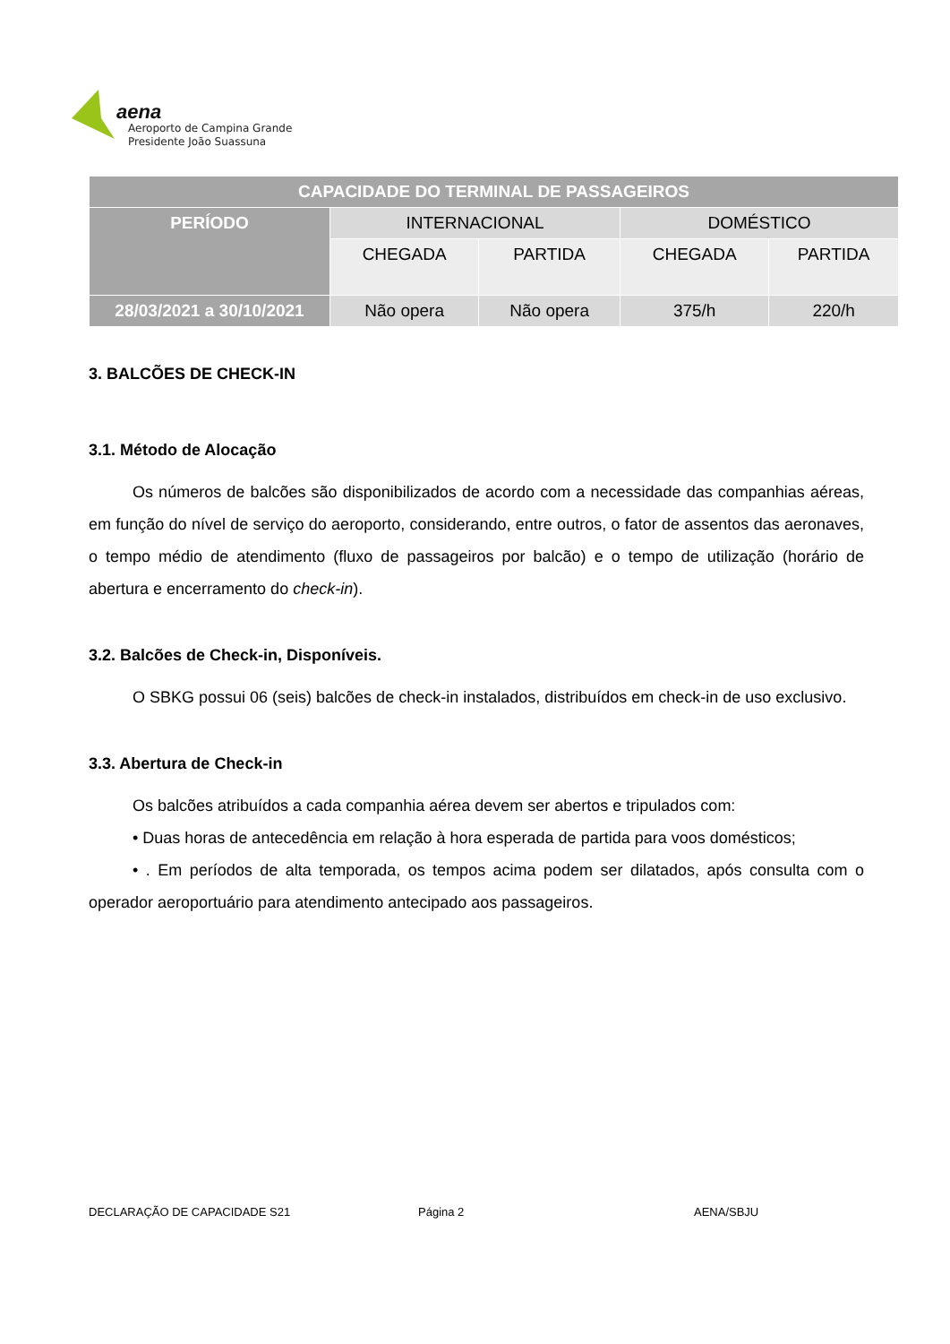aena
Aeroporto de Campina Grande
Presidente João Suassuna
| CAPACIDADE DO TERMINAL DE PASSAGEIROS | | | | |
| --- | --- | --- | --- | --- |
| PERÍODO | INTERNACIONAL | | DOMÉSTICO | |
| | CHEGADA | PARTIDA | CHEGADA | PARTIDA |
| 28/03/2021 a 30/10/2021 | Não opera | Não opera | 375/h | 220/h |
3. BALCÕES DE CHECK-IN
3.1. Método de Alocação
Os números de balcões são disponibilizados de acordo com a necessidade das companhias aéreas, em função do nível de serviço do aeroporto, considerando, entre outros, o fator de assentos das aeronaves, o tempo médio de atendimento (fluxo de passageiros por balcão) e o tempo de utilização (horário de abertura e encerramento do check-in).
3.2. Balcões de Check-in, Disponíveis.
O SBKG possui 06 (seis) balcões de check-in instalados, distribuídos em check-in de uso exclusivo.
3.3. Abertura de Check-in
Os balcões atribuídos a cada companhia aérea devem ser abertos e tripulados com:
• Duas horas de antecedência em relação à hora esperada de partida para voos domésticos;
• . Em períodos de alta temporada, os tempos acima podem ser dilatados, após consulta com o operador aeroportuário para atendimento antecipado aos passageiros.
DECLARAÇÃO DE CAPACIDADE S21 Página 2 AENA/SBJU